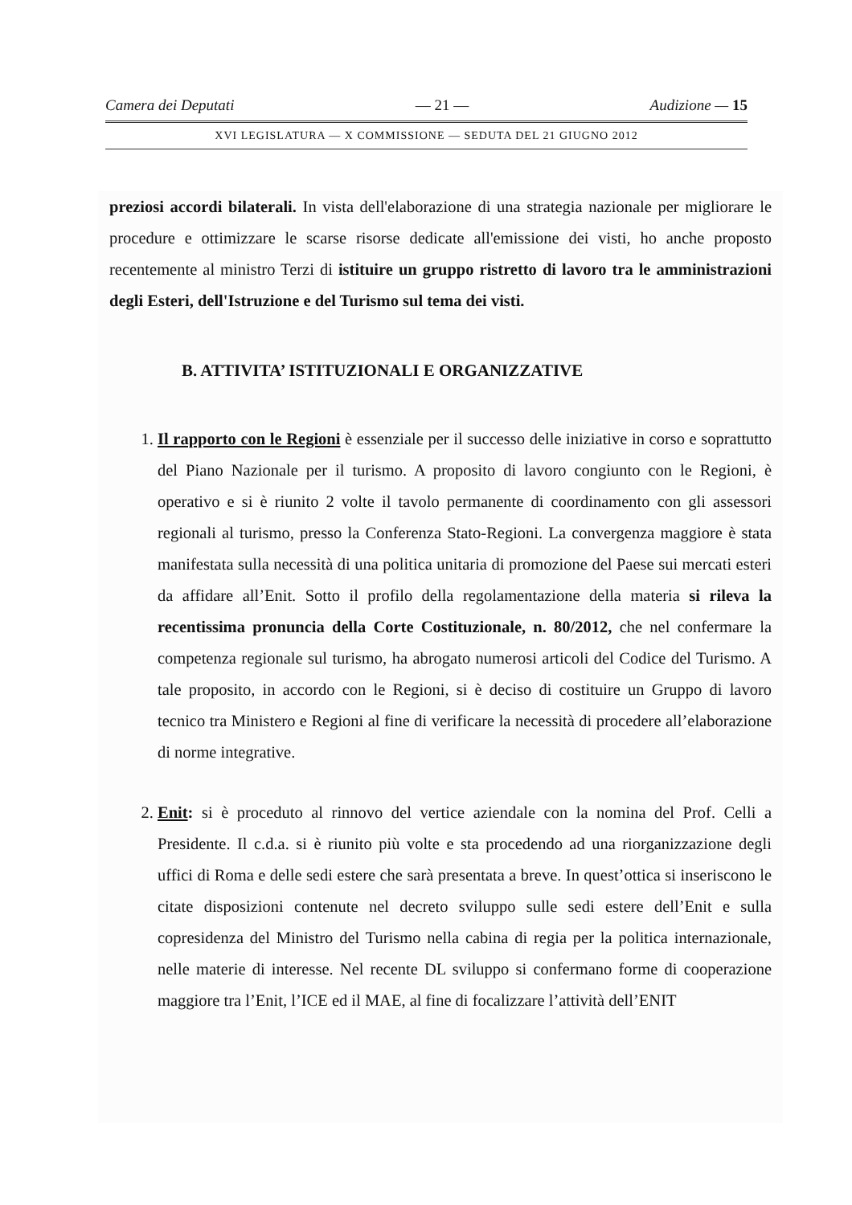Camera dei Deputati — 21 — Audizione — 15
XVI LEGISLATURA — X COMMISSIONE — SEDUTA DEL 21 GIUGNO 2012
preziosi accordi bilaterali. In vista dell'elaborazione di una strategia nazionale per migliorare le procedure e ottimizzare le scarse risorse dedicate all'emissione dei visti, ho anche proposto recentemente al ministro Terzi di istituire un gruppo ristretto di lavoro tra le amministrazioni degli Esteri, dell'Istruzione e del Turismo sul tema dei visti.
B. ATTIVITA’ ISTITUZIONALI E ORGANIZZATIVE
1. Il rapporto con le Regioni è essenziale per il successo delle iniziative in corso e soprattutto del Piano Nazionale per il turismo. A proposito di lavoro congiunto con le Regioni, è operativo e si è riunito 2 volte il tavolo permanente di coordinamento con gli assessori regionali al turismo, presso la Conferenza Stato-Regioni. La convergenza maggiore è stata manifestata sulla necessità di una politica unitaria di promozione del Paese sui mercati esteri da affidare all’Enit. Sotto il profilo della regolamentazione della materia si rileva la recentissima pronuncia della Corte Costituzionale, n. 80/2012, che nel confermare la competenza regionale sul turismo, ha abrogato numerosi articoli del Codice del Turismo. A tale proposito, in accordo con le Regioni, si è deciso di costituire un Gruppo di lavoro tecnico tra Ministero e Regioni al fine di verificare la necessità di procedere all’elaborazione di norme integrative.
2. Enit: si è proceduto al rinnovo del vertice aziendale con la nomina del Prof. Celli a Presidente. Il c.d.a. si è riunito più volte e sta procedendo ad una riorganizzazione degli uffici di Roma e delle sedi estere che sarà presentata a breve. In quest’ottica si inseriscono le citate disposizioni contenute nel decreto sviluppo sulle sedi estere dell’Enit e sulla copresidenza del Ministro del Turismo nella cabina di regia per la politica internazionale, nelle materie di interesse. Nel recente DL sviluppo si confermano forme di cooperazione maggiore tra l’Enit, l’ICE ed il MAE, al fine di focalizzare l’attività dell’ENIT